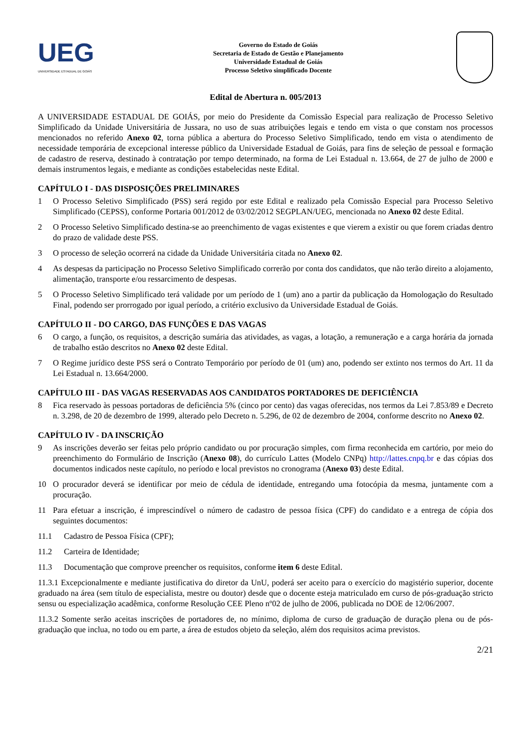UEG
UNIVERSIDADE ESTADUAL DE GOIÁS
Governo do Estado de Goiás
Secretaria de Estado de Gestão e Planejamento
Universidade Estadual de Goiás
Processo Seletivo simplificado Docente
Edital de Abertura n. 005/2013
A UNIVERSIDADE ESTADUAL DE GOIÁS, por meio do Presidente da Comissão Especial para realização de Processo Seletivo Simplificado da Unidade Universitária de Jussara, no uso de suas atribuições legais e tendo em vista o que constam nos processos mencionados no referido Anexo 02, torna pública a abertura do Processo Seletivo Simplificado, tendo em vista o atendimento de necessidade temporária de excepcional interesse público da Universidade Estadual de Goiás, para fins de seleção de pessoal e formação de cadastro de reserva, destinado à contratação por tempo determinado, na forma de Lei Estadual n. 13.664, de 27 de julho de 2000 e demais instrumentos legais, e mediante as condições estabelecidas neste Edital.
CAPÍTULO I - DAS DISPOSIÇÕES PRELIMINARES
1 O Processo Seletivo Simplificado (PSS) será regido por este Edital e realizado pela Comissão Especial para Processo Seletivo Simplificado (CEPSS), conforme Portaria 001/2012 de 03/02/2012 SEGPLAN/UEG, mencionada no Anexo 02 deste Edital.
2 O Processo Seletivo Simplificado destina-se ao preenchimento de vagas existentes e que vierem a existir ou que forem criadas dentro do prazo de validade deste PSS.
3 O processo de seleção ocorrerá na cidade da Unidade Universitária citada no Anexo 02.
4 As despesas da participação no Processo Seletivo Simplificado correrão por conta dos candidatos, que não terão direito a alojamento, alimentação, transporte e/ou ressarcimento de despesas.
5 O Processo Seletivo Simplificado terá validade por um período de 1 (um) ano a partir da publicação da Homologação do Resultado Final, podendo ser prorrogado por igual período, a critério exclusivo da Universidade Estadual de Goiás.
CAPÍTULO II - DO CARGO, DAS FUNÇÕES E DAS VAGAS
6 O cargo, a função, os requisitos, a descrição sumária das atividades, as vagas, a lotação, a remuneração e a carga horária da jornada de trabalho estão descritos no Anexo 02 deste Edital.
7 O Regime jurídico deste PSS será o Contrato Temporário por período de 01 (um) ano, podendo ser extinto nos termos do Art. 11 da Lei Estadual n. 13.664/2000.
CAPÍTULO III - DAS VAGAS RESERVADAS AOS CANDIDATOS PORTADORES DE DEFICIÊNCIA
8 Fica reservado às pessoas portadoras de deficiência 5% (cinco por cento) das vagas oferecidas, nos termos da Lei 7.853/89 e Decreto n. 3.298, de 20 de dezembro de 1999, alterado pelo Decreto n. 5.296, de 02 de dezembro de 2004, conforme descrito no Anexo 02.
CAPÍTULO IV - DA INSCRIÇÃO
9 As inscrições deverão ser feitas pelo próprio candidato ou por procuração simples, com firma reconhecida em cartório, por meio do preenchimento do Formulário de Inscrição (Anexo 08), do currículo Lattes (Modelo CNPq) http://lattes.cnpq.br e das cópias dos documentos indicados neste capítulo, no período e local previstos no cronograma (Anexo 03) deste Edital.
10 O procurador deverá se identificar por meio de cédula de identidade, entregando uma fotocópia da mesma, juntamente com a procuração.
11 Para efetuar a inscrição, é imprescindível o número de cadastro de pessoa física (CPF) do candidato e a entrega de cópia dos seguintes documentos:
11.1 Cadastro de Pessoa Física (CPF);
11.2 Carteira de Identidade;
11.3 Documentação que comprove preencher os requisitos, conforme item 6 deste Edital.
11.3.1 Excepcionalmente e mediante justificativa do diretor da UnU, poderá ser aceito para o exercício do magistério superior, docente graduado na área (sem título de especialista, mestre ou doutor) desde que o docente esteja matriculado em curso de pós-graduação stricto sensu ou especialização acadêmica, conforme Resolução CEE Pleno nº02 de julho de 2006, publicada no DOE de 12/06/2007.
11.3.2 Somente serão aceitas inscrições de portadores de, no mínimo, diploma de curso de graduação de duração plena ou de pós-graduação que inclua, no todo ou em parte, a área de estudos objeto da seleção, além dos requisitos acima previstos.
2/21